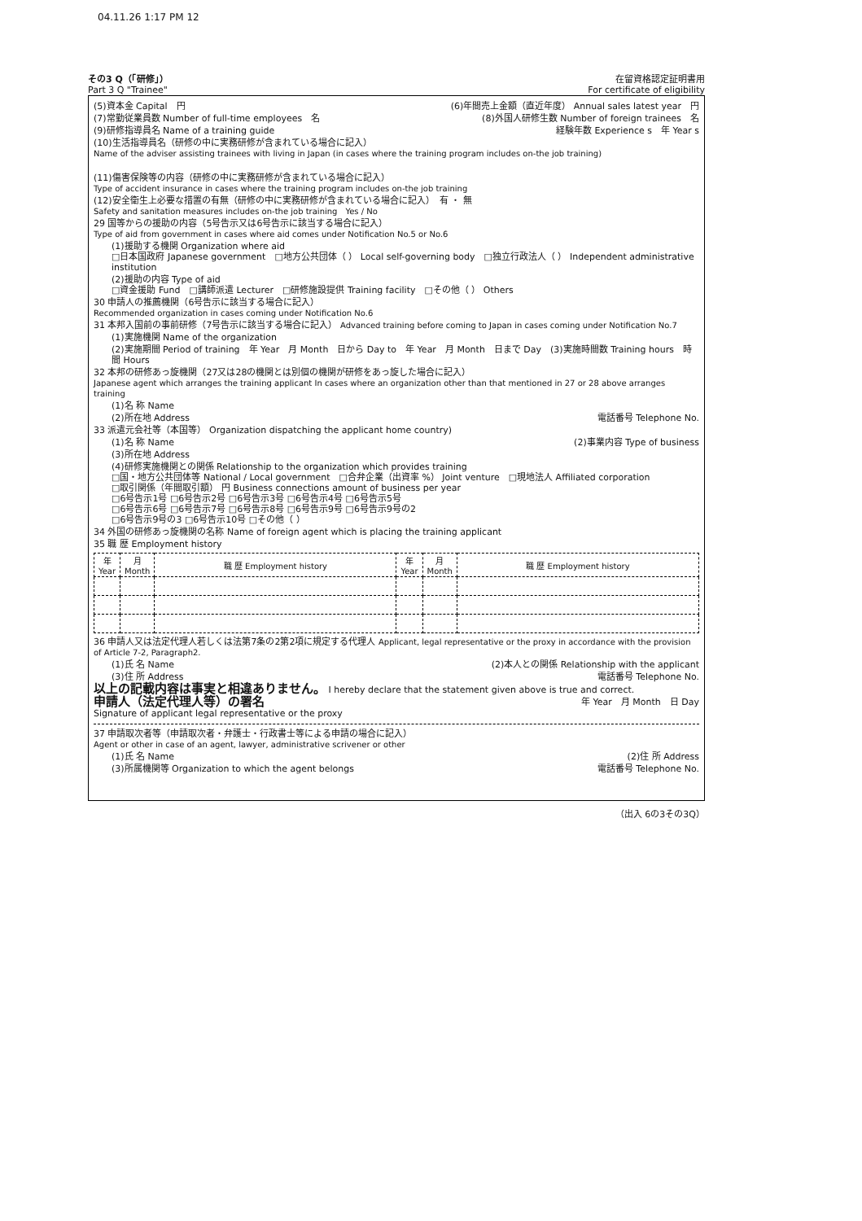04.11.26 1:17 PM 12
その3 Q（「研修」）
Part 3 Q "Trainee"
在留資格認定証明書用
For certificate of eligibility
(5)資本金 Capital　円 (6)年間売上金額（直近年度） Annual sales latest year　円
(7)常勤従業員数 Number of full-time employees　名 (8)外国人研修生数 Number of foreign trainees　名
(9)研修指導員名 Name of a training guide 経験年数 Experience s　年 Year s
(10)生活指導員名（研修の中に実務研修が含まれている場合に記入）
Name of the adviser assisting trainees with living in Japan (in cases where the training program includes on-the job training)
(11)傷害保険等の内容（研修の中に実務研修が含まれている場合に記入）
Type of accident insurance in cases where the training program includes on-the job training
(12)安全衛生上必要な措置の有無（研修の中に実務研修が含まれている場合に記入）　有 ・ 無
Safety and sanitation measures includes on-the job training　Yes / No
29 国等からの援助の内容（5号告示又は6号告示に該当する場合に記入）
Type of aid from government in cases where aid comes under Notification No.5 or No.6
(1)援助する機関 Organization where aid
□日本国政府 Japanese government　□地方公共団体（ ） Local self-governing body　□独立行政法人（ ） Independent administrative institution
(2)援助の内容 Type of aid
□資金援助 Fund　□講師派遣 Lecturer　□研修施設提供 Training facility　□その他（ ） Others
30 申請人の推薦機関（6号告示に該当する場合に記入）
Recommended organization in cases coming under Notification No.6
31 本邦入国前の事前研修（7号告示に該当する場合に記入） Advanced training before coming to Japan in cases coming under Notification No.7
(1)実施機関 Name of the organization
(2)実施期間 Period of training　年 Year　月 Month　日から Day to　年 Year　月 Month　日まで Day　(3)実施時間数 Training hours　時間 Hours
32 本邦の研修あっ旋機関（27又は28の機関とは別個の機関が研修をあっ旋した場合に記入）
Japanese agent which arranges the training applicant In cases where an organization other than that mentioned in 27 or 28 above arranges training
(1)名 称 Name
(2)所在地 Address 電話番号 Telephone No.
33 派遣元会社等（本国等） Organization dispatching the applicant home country)
(1)名 称 Name (2)事業内容 Type of business
(3)所在地 Address
(4)研修実施機関との関係 Relationship to the organization which provides training
□国・地方公共団体等 National / Local government　□合弁企業（出資率 %） Joint venture　□現地法人 Affiliated corporation
□取引関係（年間取引額） 円 Business connections amount of business per year
□6号告示1号 □6号告示2号 □6号告示3号 □6号告示4号 □6号告示5号
□6号告示6号 □6号告示7号 □6号告示8号 □6号告示9号 □6号告示9号の2
□6号告示9号の3 □6号告示10号 □その他（ ）
34 外国の研修あっ旋機関の名称 Name of foreign agent which is placing the training applicant
35 職 歴 Employment history
| 年 Year | 月 Month | 職 歴 Employment history | 年 Year | 月 Month | 職 歴 Employment history |
| --- | --- | --- | --- | --- | --- |
36 申請人又は法定代理人若しくは法第7条の2第2項に規定する代理人 Applicant, legal representative or the proxy in accordance with the provision of Article 7-2, Paragraph2.
(1)氏 名 Name (2)本人との関係 Relationship with the applicant
(3)住 所 Address 電話番号 Telephone No.
以上の記載内容は事実と相違ありません。 I hereby declare that the statement given above is true and correct.
申請人（法定代理人等）の署名
Signature of applicant legal representative or the proxy 年 Year　月 Month　日 Day
37 申請取次者等（申請取次者・弁護士・行政書士等による申請の場合に記入）
Agent or other in case of an agent, lawyer, administrative scrivener or other
(1)氏 名 Name (2)住 所 Address
(3)所属機関等 Organization to which the agent belongs 電話番号 Telephone No.
（出入 6の3その3Q）